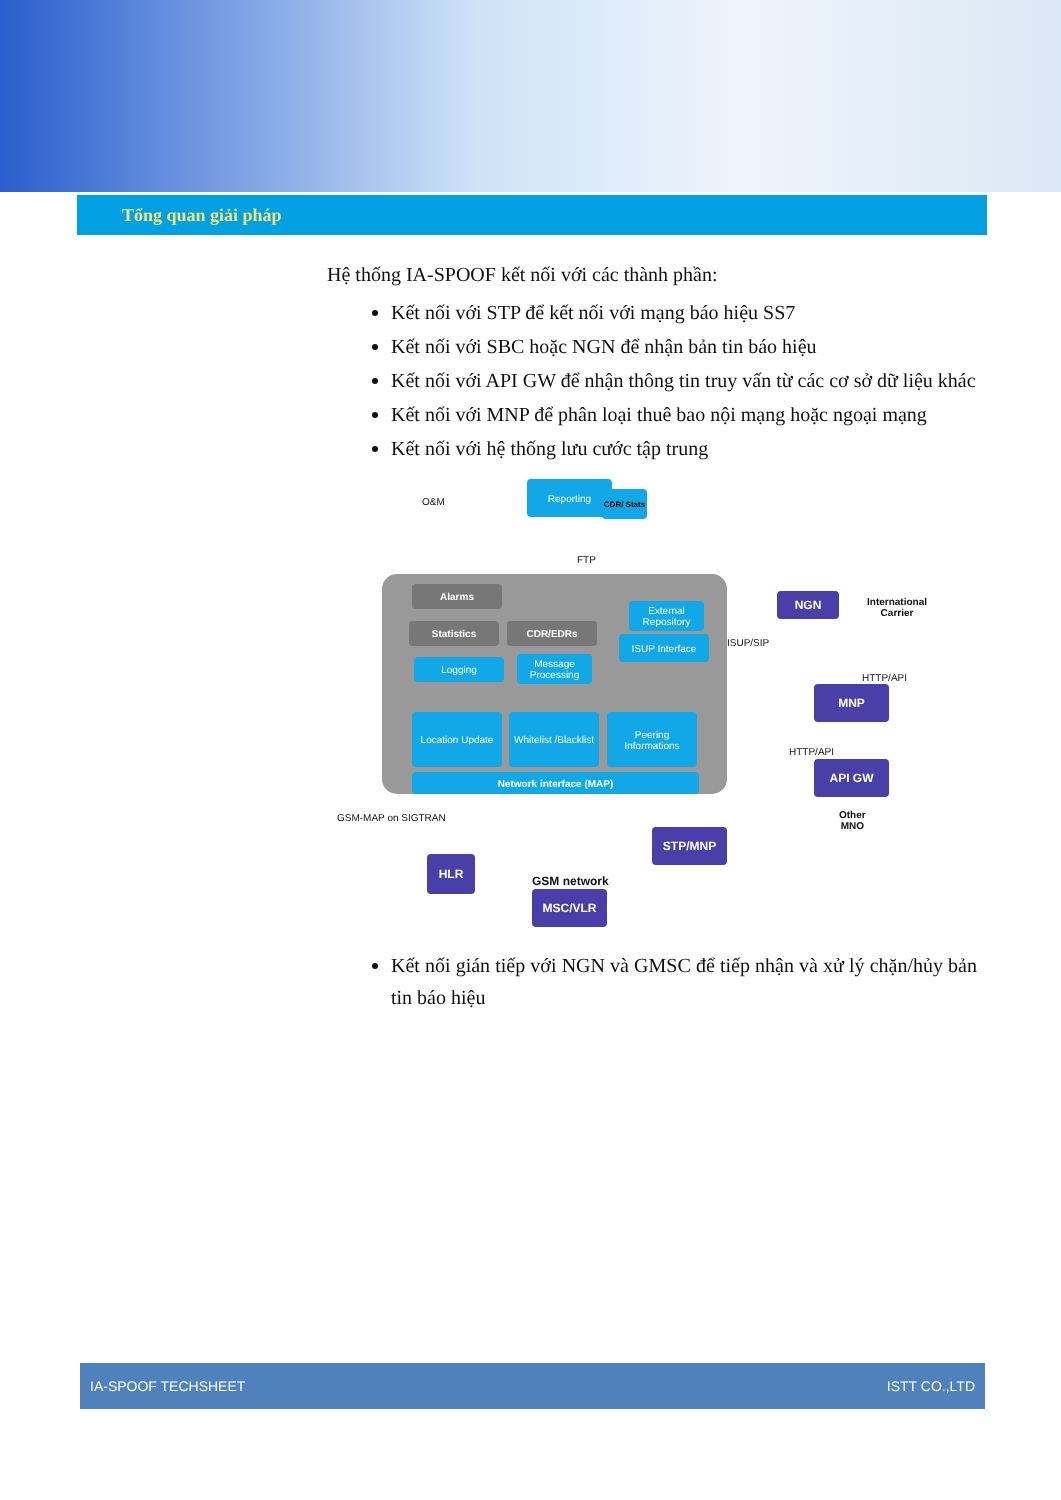Tổng quan giải pháp
Hệ thống IA-SPOOF kết nối với các thành phần:
Kết nối với STP để kết nối với mạng báo hiệu SS7
Kết nối với SBC hoặc NGN để nhận bản tin báo hiệu
Kết nối với API GW để nhận thông tin truy vấn từ các cơ sở dữ liệu khác
Kết nối với MNP để phân loại thuê bao nội mạng hoặc ngoại mạng
Kết nối với hệ thống lưu cước tập trung
O&M
Reporting
CDR/ Stats
FTP
Alarms
Statistics CDR/EDRs
External Repository
ISUP Interface
Logging
Message Processing
Location Update
Whitelist /Blacklist
Peering Informations
Network interface (MAP)
NGN
International
Carrier
ISUP/SIP
HTTP/API
MNP
HTTP/API
API GW
Other
MNO
GSM-MAP on SIGTRAN
STP/MNP
HLR
GSM network
MSC/VLR
Kết nối gián tiếp với NGN và GMSC để tiếp nhận và xử lý chặn/hủy bản tin báo hiệu
IA-SPOOF TECHSHEET ISTT CO.,LTD